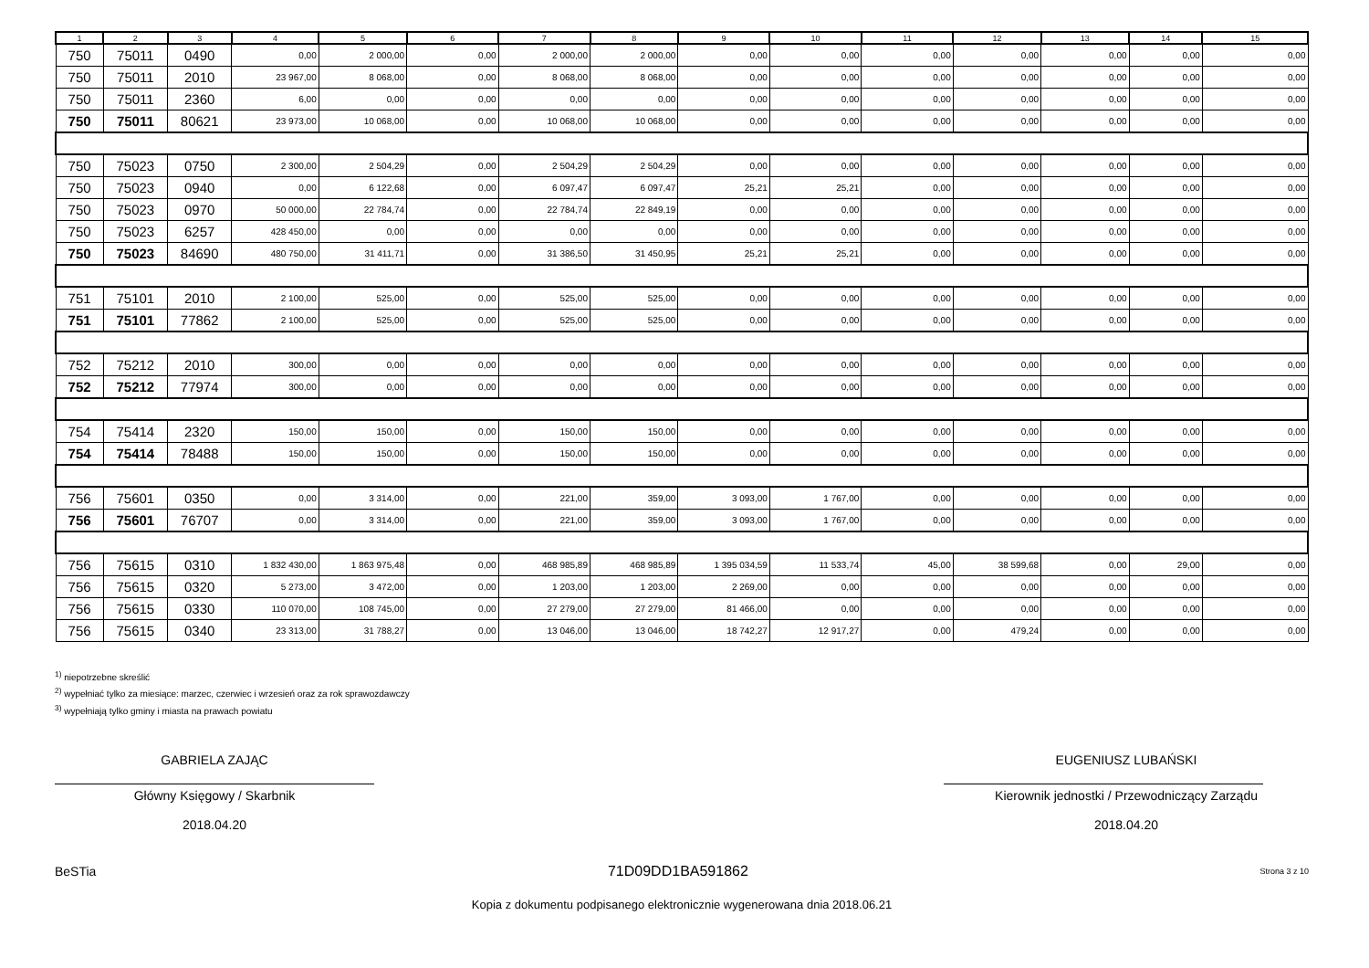| 1 | 2 | 3 | 4 | 5 | 6 | 7 | 8 | 9 | 10 | 11 | 12 | 13 | 14 | 15 |
| --- | --- | --- | --- | --- | --- | --- | --- | --- | --- | --- | --- | --- | --- | --- |
| 750 | 75011 | 0490 | 0,00 | 2 000,00 | 0,00 | 2 000,00 | 2 000,00 | 0,00 | 0,00 | 0,00 | 0,00 | 0,00 | 0,00 | 0,00 |
| 750 | 75011 | 2010 | 23 967,00 | 8 068,00 | 0,00 | 8 068,00 | 8 068,00 | 0,00 | 0,00 | 0,00 | 0,00 | 0,00 | 0,00 | 0,00 |
| 750 | 75011 | 2360 | 6,00 | 0,00 | 0,00 | 0,00 | 0,00 | 0,00 | 0,00 | 0,00 | 0,00 | 0,00 | 0,00 | 0,00 |
| 750 | 75011 | 80621 | 23 973,00 | 10 068,00 | 0,00 | 10 068,00 | 10 068,00 | 0,00 | 0,00 | 0,00 | 0,00 | 0,00 | 0,00 | 0,00 |
| 750 | 75023 | 0750 | 2 300,00 | 2 504,29 | 0,00 | 2 504,29 | 2 504,29 | 0,00 | 0,00 | 0,00 | 0,00 | 0,00 | 0,00 | 0,00 |
| 750 | 75023 | 0940 | 0,00 | 6 122,68 | 0,00 | 6 097,47 | 6 097,47 | 25,21 | 25,21 | 0,00 | 0,00 | 0,00 | 0,00 | 0,00 |
| 750 | 75023 | 0970 | 50 000,00 | 22 784,74 | 0,00 | 22 784,74 | 22 849,19 | 0,00 | 0,00 | 0,00 | 0,00 | 0,00 | 0,00 | 0,00 |
| 750 | 75023 | 6257 | 428 450,00 | 0,00 | 0,00 | 0,00 | 0,00 | 0,00 | 0,00 | 0,00 | 0,00 | 0,00 | 0,00 | 0,00 |
| 750 | 75023 | 84690 | 480 750,00 | 31 411,71 | 0,00 | 31 386,50 | 31 450,95 | 25,21 | 25,21 | 0,00 | 0,00 | 0,00 | 0,00 | 0,00 |
| 751 | 75101 | 2010 | 2 100,00 | 525,00 | 0,00 | 525,00 | 525,00 | 0,00 | 0,00 | 0,00 | 0,00 | 0,00 | 0,00 | 0,00 |
| 751 | 75101 | 77862 | 2 100,00 | 525,00 | 0,00 | 525,00 | 525,00 | 0,00 | 0,00 | 0,00 | 0,00 | 0,00 | 0,00 | 0,00 |
| 752 | 75212 | 2010 | 300,00 | 0,00 | 0,00 | 0,00 | 0,00 | 0,00 | 0,00 | 0,00 | 0,00 | 0,00 | 0,00 | 0,00 |
| 752 | 75212 | 77974 | 300,00 | 0,00 | 0,00 | 0,00 | 0,00 | 0,00 | 0,00 | 0,00 | 0,00 | 0,00 | 0,00 | 0,00 |
| 754 | 75414 | 2320 | 150,00 | 150,00 | 0,00 | 150,00 | 150,00 | 0,00 | 0,00 | 0,00 | 0,00 | 0,00 | 0,00 | 0,00 |
| 754 | 75414 | 78488 | 150,00 | 150,00 | 0,00 | 150,00 | 150,00 | 0,00 | 0,00 | 0,00 | 0,00 | 0,00 | 0,00 | 0,00 |
| 756 | 75601 | 0350 | 0,00 | 3 314,00 | 0,00 | 221,00 | 359,00 | 3 093,00 | 1 767,00 | 0,00 | 0,00 | 0,00 | 0,00 | 0,00 |
| 756 | 75601 | 76707 | 0,00 | 3 314,00 | 0,00 | 221,00 | 359,00 | 3 093,00 | 1 767,00 | 0,00 | 0,00 | 0,00 | 0,00 | 0,00 |
| 756 | 75615 | 0310 | 1 832 430,00 | 1 863 975,48 | 0,00 | 468 985,89 | 468 985,89 | 1 395 034,59 | 11 533,74 | 45,00 | 38 599,68 | 0,00 | 29,00 | 0,00 |
| 756 | 75615 | 0320 | 5 273,00 | 3 472,00 | 0,00 | 1 203,00 | 1 203,00 | 2 269,00 | 0,00 | 0,00 | 0,00 | 0,00 | 0,00 | 0,00 |
| 756 | 75615 | 0330 | 110 070,00 | 108 745,00 | 0,00 | 27 279,00 | 27 279,00 | 81 466,00 | 0,00 | 0,00 | 0,00 | 0,00 | 0,00 | 0,00 |
| 756 | 75615 | 0340 | 23 313,00 | 31 788,27 | 0,00 | 13 046,00 | 13 046,00 | 18 742,27 | 12 917,27 | 0,00 | 479,24 | 0,00 | 0,00 | 0,00 |
<sup>1)</sup> niepotrzebne skreślić
<sup>2)</sup> wypełniać tylko za miesiące: marzec, czerwiec i wrzesień oraz za rok sprawozdawczy
<sup>3)</sup> wypełniają tylko gminy i miasta na prawach powiatu
GABRIELA ZAJĄC
Główny Księgowy / Skarbnik
2018.04.20
EUGENIUSZ LUBAŃSKI
Kierownik jednostki / Przewodniczący Zarządu
2018.04.20
BeSTia 71D09DD1BA591862 Strona 3 z 10
Kopia z dokumentu podpisanego elektronicznie wygenerowana dnia 2018.06.21